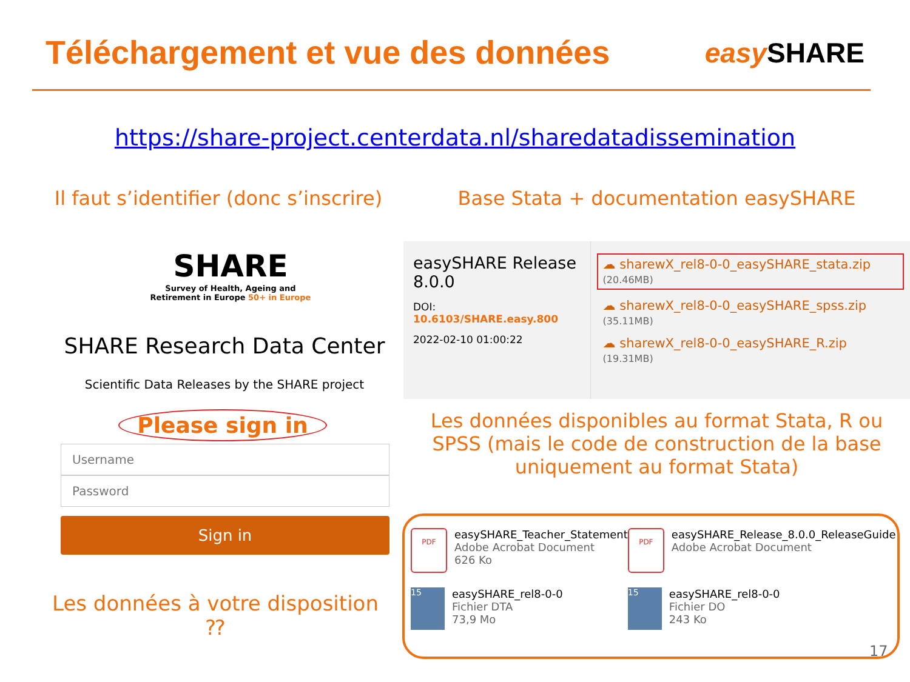Téléchargement et vue des données
easy SHARE
https://share-project.centerdata.nl/sharedatadissemination
Il faut s’identifier (donc s’inscrire)
Base Stata + documentation easySHARE
SHARE
Survey of Health, Ageing and Retirement in Europe 50+ in Europe
SHARE Research Data Center
Scientific Data Releases by the SHARE project
Please sign in
Username
Password
Sign in
Les données à votre disposition ⁇
easySHARE Release 8.0.0
DOI: 10.6103/SHARE.easy.800
2022-02-10 01:00:22
☁ sharewX_rel8-0-0_easySHARE_stata.zip (20.46MB)
☁ sharewX_rel8-0-0_easySHARE_spss.zip (35.11MB)
☁ sharewX_rel8-0-0_easySHARE_R.zip (19.31MB)
Les données disponibles au format Stata, R ou SPSS (mais le code de construction de la base uniquement au format Stata)
PDF
easySHARE_Teacher_Statement
Adobe Acrobat Document
626 Ko
PDF
easySHARE_Release_8.0.0_ReleaseGuide
Adobe Acrobat Document
15
easySHARE_rel8-0-0
Fichier DTA
73,9 Mo
15
easySHARE_rel8-0-0
Fichier DO
243 Ko
17